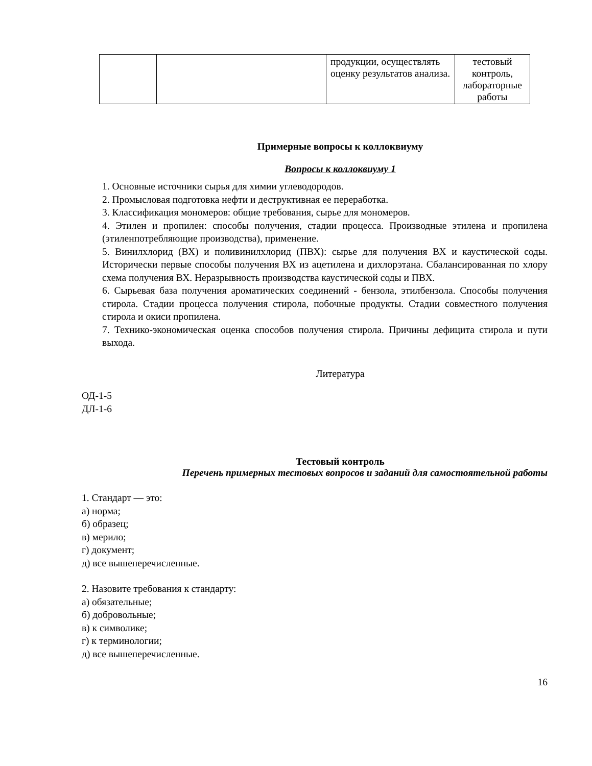| | | продукции, осуществлять оценку результатов анализа. | тестовый контроль, лабораторные работы |
Примерные вопросы к коллоквиуму
Вопросы к коллоквиуму 1
1. Основные источники сырья для химии углеводородов.
2. Промысловая подготовка нефти и деструктивная ее переработка.
3. Классификация мономеров: общие требования, сырье для мономеров.
4. Этилен и пропилен: способы получения, стадии процесса. Производные этилена и пропилена (этиленпотребляющие производства), применение.
5. Винилхлорид (ВХ) и поливинилхлорид (ПВХ): сырье для получения ВХ и каустической соды. Исторически первые способы получения ВХ из ацетилена и дихлорэтана. Сбалансированная по хлору схема получения ВХ. Неразрывность производства каустической соды и ПВХ.
6. Сырьевая база получения ароматических соединений - бензола, этилбензола. Способы получения стирола. Стадии процесса получения стирола, побочные продукты. Стадии совместного получения стирола и окиси пропилена.
7. Технико-экономическая оценка способов получения стирола. Причины дефицита стирола и пути выхода.
Литература
ОД-1-5
ДЛ-1-6
Тестовый контроль
Перечень примерных тестовых вопросов и заданий для самостоятельной работы
1. Стандарт — это:
а) норма;
б) образец;
в) мерило;
г) документ;
д) все вышеперечисленные.
2. Назовите требования к стандарту:
а) обязательные;
б) добровольные;
в) к символике;
г) к терминологии;
д) все вышеперечисленные.
16